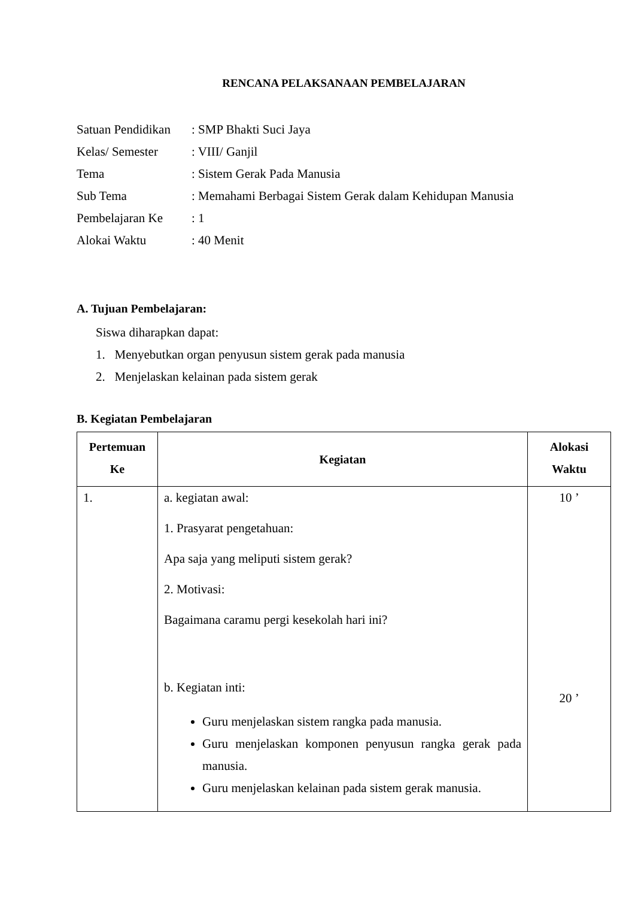RENCANA PELAKSANAAN PEMBELAJARAN
| Satuan Pendidikan | : SMP Bhakti Suci Jaya |
| Kelas/ Semester | : VIII/ Ganjil |
| Tema | : Sistem Gerak Pada Manusia |
| Sub Tema | : Memahami Berbagai Sistem Gerak dalam Kehidupan Manusia |
| Pembelajaran Ke | : 1 |
| Alokai Waktu | : 40 Menit |
A. Tujuan Pembelajaran:
Siswa diharapkan dapat:
1. Menyebutkan organ penyusun sistem gerak pada manusia
2. Menjelaskan kelainan pada sistem gerak
B. Kegiatan Pembelajaran
| Pertemuan Ke | Kegiatan | Alokasi Waktu |
| --- | --- | --- |
| 1. | a. kegiatan awal: 1. Prasyarat pengetahuan: Apa saja yang meliputi sistem gerak? 2. Motivasi: Bagaimana caramu pergi kesekolah hari ini? b. Kegiatan inti: Guru menjelaskan sistem rangka pada manusia. Guru menjelaskan komponen penyusun rangka gerak pada manusia. Guru menjelaskan kelainan pada sistem gerak manusia. | 10 ’ 20 ’ |